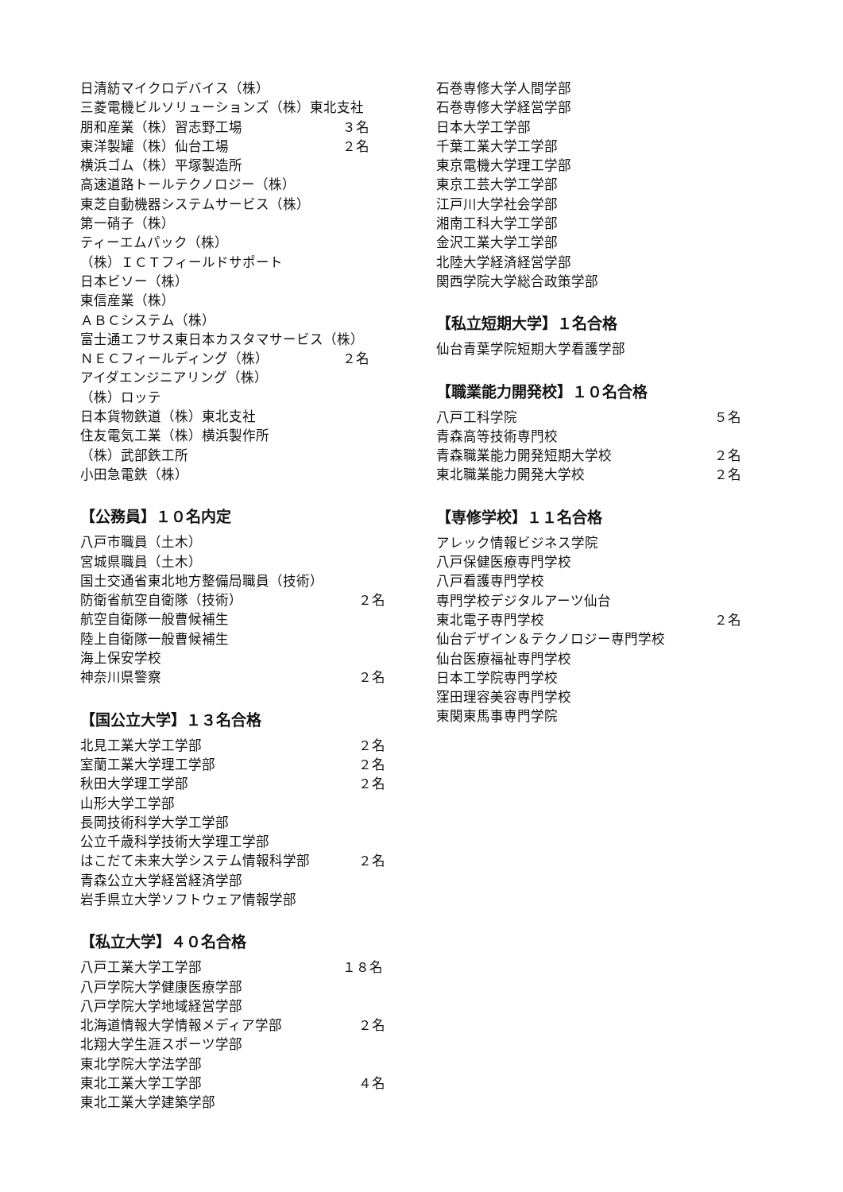日清紡マイクロデバイス（株）
三菱電機ビルソリューションズ（株）東北支社
朋和産業（株）習志野工場 ３名
東洋製罐（株）仙台工場 ２名
横浜ゴム（株）平塚製造所
高速道路トールテクノロジー（株）
東芝自動機器システムサービス（株）
第一硝子（株）
ティーエムパック（株）
（株）ＩＣＴフィールドサポート
日本ビソー（株）
東信産業（株）
ＡＢＣシステム（株）
富士通エフサス東日本カスタマサービス（株）
ＮＥＣフィールディング（株） ２名
アイダエンジニアリング（株）
（株）ロッテ
日本貨物鉄道（株）東北支社
住友電気工業（株）横浜製作所
（株）武部鉄工所
小田急電鉄（株）
【公務員】１０名内定
八戸市職員（土木）
宮城県職員（土木）
国土交通省東北地方整備局職員（技術）
防衛省航空自衛隊（技術） ２名
航空自衛隊一般曹候補生
陸上自衛隊一般曹候補生
海上保安学校
神奈川県警察 ２名
【国公立大学】１３名合格
北見工業大学工学部 ２名
室蘭工業大学理工学部 ２名
秋田大学理工学部 ２名
山形大学工学部
長岡技術科学大学工学部
公立千歳科学技術大学理工学部
はこだて未来大学システム情報科学部 ２名
青森公立大学経営経済学部
岩手県立大学ソフトウェア情報学部
【私立大学】４０名合格
八戸工業大学工学部 １８名
八戸学院大学健康医療学部
八戸学院大学地域経営学部
北海道情報大学情報メディア学部 ２名
北翔大学生涯スポーツ学部
東北学院大学法学部
東北工業大学工学部 ４名
東北工業大学建築学部
石巻専修大学人間学部
石巻専修大学経営学部
日本大学工学部
千葉工業大学工学部
東京電機大学理工学部
東京工芸大学工学部
江戸川大学社会学部
湘南工科大学工学部
金沢工業大学工学部
北陸大学経済経営学部
関西学院大学総合政策学部
【私立短期大学】１名合格
仙台青葉学院短期大学看護学部
【職業能力開発校】１０名合格
八戸工科学院 ５名
青森高等技術専門校
青森職業能力開発短期大学校 ２名
東北職業能力開発大学校 ２名
【専修学校】１１名合格
アレック情報ビジネス学院
八戸保健医療専門学校
八戸看護専門学校
専門学校デジタルアーツ仙台
東北電子専門学校 ２名
仙台デザイン＆テクノロジー専門学校
仙台医療福祉専門学校
日本工学院専門学校
窪田理容美容専門学校
東関東馬事専門学院